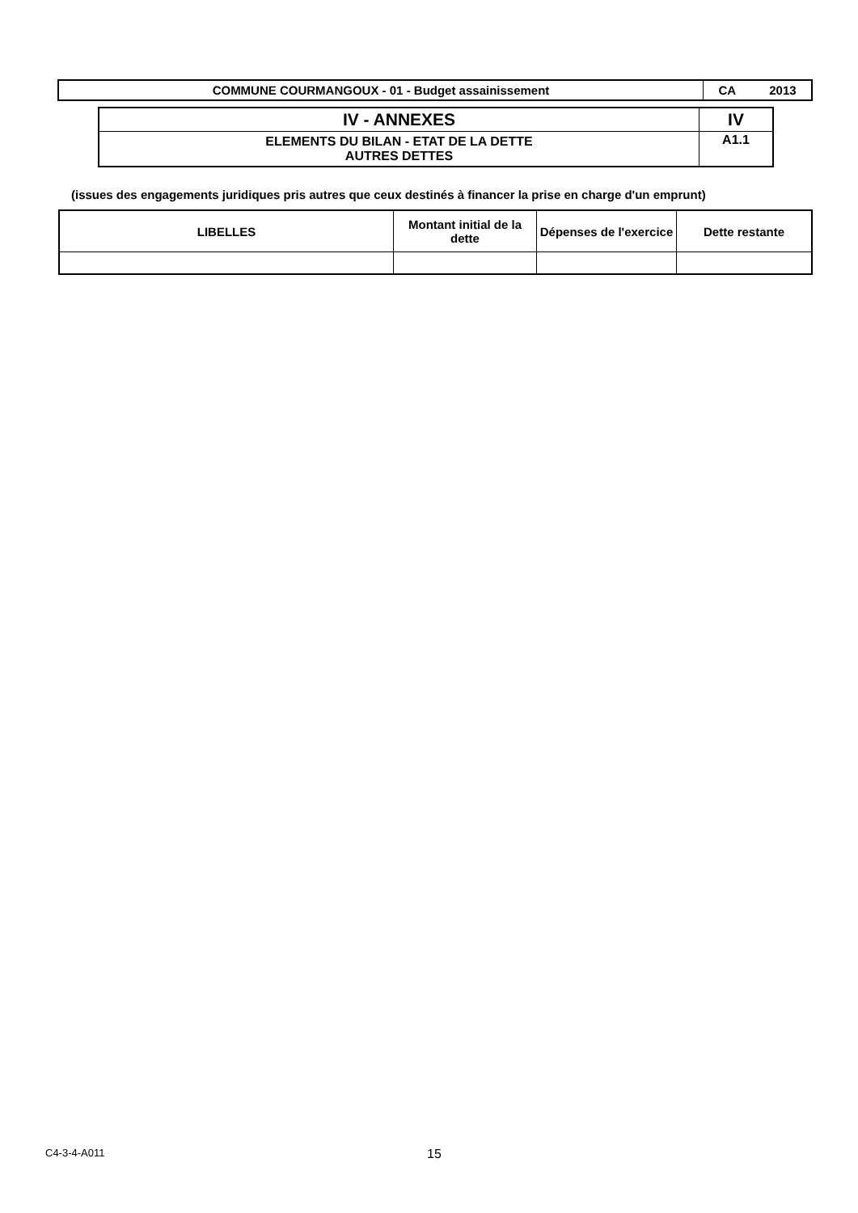| COMMUNE COURMANGOUX - 01 - Budget assainissement | CA 2013 |
| IV - ANNEXES | IV |
| ELEMENTS DU BILAN - ETAT DE LA DETTE AUTRES DETTES | A1.1 |
(issues des engagements juridiques pris autres que ceux destinés à financer la prise en charge d'un emprunt)
| LIBELLES | Montant initial de la dette | Dépenses de l'exercice | Dette restante |
| --- | --- | --- | --- |
C4-3-4-A011 15